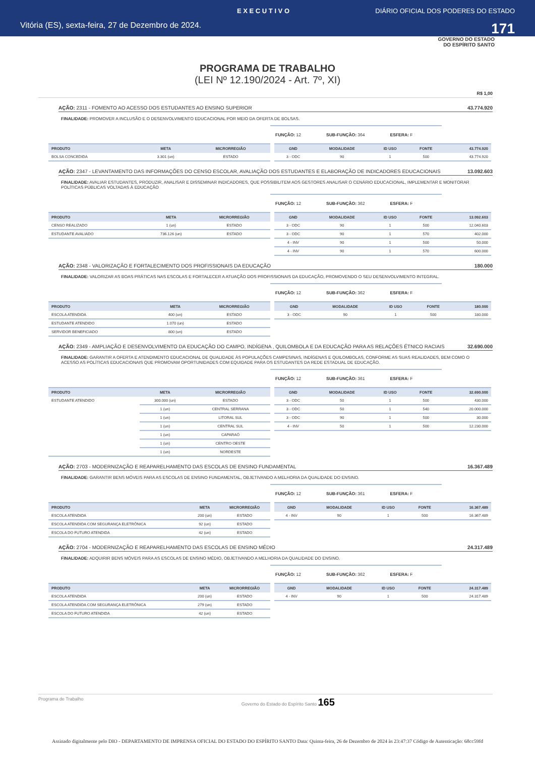E X E C U T I V O DIÁRIO OFICIAL DOS PODERES DO ESTADO
Vitória (ES), sexta-feira, 27 de Dezembro de 2024. 171
GOVERNO DO ESTADO
DO ESPÍRITO SANTO
PROGRAMA DE TRABALHO
(LEI Nº 12.190/2024 - Art. 7º, XI)
R$ 1,00
AÇÃO: 2311 - FOMENTO AO ACESSO DOS ESTUDANTES AO ENSINO SUPERIOR 43.774.920
FINALIDADE: PROMOVER A INCLUSÃO E O DESENVOLVIMENTO EDUCACIONAL POR MEIO DA OFERTA DE BOLSAS.
FUNÇÃO: 12 SUB-FUNÇÃO: 364 ESFERA: F
| PRODUTO | META | MICRORREGIÃO |
| --- | --- | --- |
| BOLSA CONCEDIDA | 3.301 (un) | ESTADO |
| GND | MODALIDADE | ID USO | FONTE | 43.774.920 |
| --- | --- | --- | --- | --- |
| 3 - ODC | 90 | 1 | 500 | 43.774.920 |
AÇÃO: 2347 - LEVANTAMENTO DAS INFORMAÇÕES DO CENSO ESCOLAR, AVALIAÇÃO DOS ESTUDANTES E ELABORAÇÃO DE INDICADORES EDUCACIONAIS 13.092.603
FINALIDADE: AVALIAR ESTUDANTES, PRODUZIR, ANALISAR E DISSEMINAR INDICADORES, QUE POSSIBILITEM AOS GESTORES ANALISAR O CENÁRIO EDUCACIONAL, IMPLEMENTAR E MONITORAR POLÍTICAS PÚBLICAS VOLTADAS À EDUCAÇÃO
FUNÇÃO: 12 SUB-FUNÇÃO: 362 ESFERA: F
| PRODUTO | META | MICRORREGIÃO |
| --- | --- | --- |
| CENSO REALIZADO | 1 (un) | ESTADO |
| ESTUDANTE AVALIADO | 736.126 (un) | ESTADO |
| GND | MODALIDADE | ID USO | FONTE | 13.092.603 |
| --- | --- | --- | --- | --- |
| 3 - ODC | 90 | 1 | 500 | 12.040.603 |
| 3 - ODC | 90 | 1 | 570 | 402.000 |
| 4 - INV | 90 | 1 | 500 | 50.000 |
| 4 - INV | 90 | 1 | 570 | 600.000 |
AÇÃO: 2348 - VALORIZAÇÃO E FORTALECIMENTO DOS PROFISSIONAIS DA EDUCAÇÃO 180.000
FINALIDADE: VALORIZAR AS BOAS PRÁTICAS NAS ESCOLAS E FORTALECER A ATUAÇÃO DOS PROFISSIONAIS DA EDUCAÇÃO, PROMOVENDO O SEU DESENVOLVIMENTO INTEGRAL.
FUNÇÃO: 12 SUB-FUNÇÃO: 362 ESFERA: F
| PRODUTO | META | MICRORREGIÃO |
| --- | --- | --- |
| ESCOLA ATENDIDA | 400 (un) | ESTADO |
| ESTUDANTE ATENDIDO | 1.070 (un) | ESTADO |
| SERVIDOR BENEFICIADO | 800 (un) | ESTADO |
| GND | MODALIDADE | ID USO | FONTE | 180.000 |
| --- | --- | --- | --- | --- |
| 3 - ODC | 90 | 1 | 500 | 180.000 |
AÇÃO: 2349 - AMPLIAÇÃO E DESENVOLVIMENTO DA EDUCAÇÃO DO CAMPO, INDÍGENA , QUILOMBOLA E DA EDUCAÇÃO PARA AS RELAÇÕES ÉTNICO RACIAIS 32.690.000
FINALIDADE: GARANTIR A OFERTA E ATENDIMENTO EDUCACIONAL DE QUALIDADE ÀS POPULAÇÕES CAMPESINAS, INDÍGENAS E QUILOMBOLAS, CONFORME AS SUAS REALIDADES, BEM COMO O ACESSO AS POLÍTICAS EDUCACIONAIS QUE PROMOVAM OPORTUNIDADES COM EQUIDADE PARA OS ESTUDANTES DA REDE ESTADUAL DE EDUCAÇÃO.
FUNÇÃO: 12 SUB-FUNÇÃO: 361 ESFERA: F
| PRODUTO | META | MICRORREGIÃO |
| --- | --- | --- |
| ESTUDANTE ATENDIDO | 300.000 (un) | ESTADO |
| | 1 (un) | CENTRAL SERRANA |
| | 1 (un) | LITORAL SUL |
| | 1 (un) | CENTRAL SUL |
| | 1 (un) | CAPARAÓ |
| | 1 (un) | CENTRO OESTE |
| | 1 (un) | NORDESTE |
| GND | MODALIDADE | ID USO | FONTE | 32.690.000 |
| --- | --- | --- | --- | --- |
| 3 - ODC | 50 | 1 | 500 | 430.000 |
| 3 - ODC | 50 | 1 | 540 | 20.000.000 |
| 3 - ODC | 90 | 1 | 500 | 30.000 |
| 4 - INV | 50 | 1 | 500 | 12.230.000 |
AÇÃO: 2703 - MODERNIZAÇÃO E REAPARELHAMENTO DAS ESCOLAS DE ENSINO FUNDAMENTAL 16.367.489
FINALIDADE: GARANTIR BENS MÓVEIS PARA AS ESCOLAS DE ENSINO FUNDAMENTAL, OBJETIVANDO A MELHORIA DA QUALIDADE DO ENSINO.
FUNÇÃO: 12 SUB-FUNÇÃO: 361 ESFERA: F
| PRODUTO | META | MICRORREGIÃO |
| --- | --- | --- |
| ESCOLA ATENDIDA | 200 (un) | ESTADO |
| ESCOLA ATENDIDA COM SEGURANÇA ELETRÔNICA | 92 (un) | ESTADO |
| ESCOLA DO FUTURO ATENDIDA | 42 (un) | ESTADO |
| GND | MODALIDADE | ID USO | FONTE | 16.367.489 |
| --- | --- | --- | --- | --- |
| 4 - INV | 90 | 1 | 500 | 16.367.489 |
AÇÃO: 2704 - MODERNIZAÇÃO E REAPARELHAMENTO DAS ESCOLAS DE ENSINO MÉDIO 24.317.489
FINALIDADE: ADQUIRIR BENS MÓVEIS PARA AS ESCOLAS DE ENSINO MÉDIO, OBJETIVANDO A MELHORIA DA QUALIDADE DO ENSINO.
FUNÇÃO: 12 SUB-FUNÇÃO: 362 ESFERA: F
| PRODUTO | META | MICRORREGIÃO |
| --- | --- | --- |
| ESCOLA ATENDIDA | 200 (un) | ESTADO |
| ESCOLA ATENDIDA COM SEGURANÇA ELETRÔNICA | 279 (un) | ESTADO |
| ESCOLA DO FUTURO ATENDIDA | 42 (un) | ESTADO |
| GND | MODALIDADE | ID USO | FONTE | 24.317.489 |
| --- | --- | --- | --- | --- |
| 4 - INV | 90 | 1 | 500 | 24.317.489 |
Programa de Trabalho Governo do Estado do Espírito Santo 165
Assinado digitalmente pelo DIO - DEPARTAMENTO DE IMPRENSA OFICIAL DO ESTADO DO ESPÍRITO SANTO Data: Quinta-feira, 26 de Dezembro de 2024 às 23:47:37 Código de Autenticação: 68cc59fd